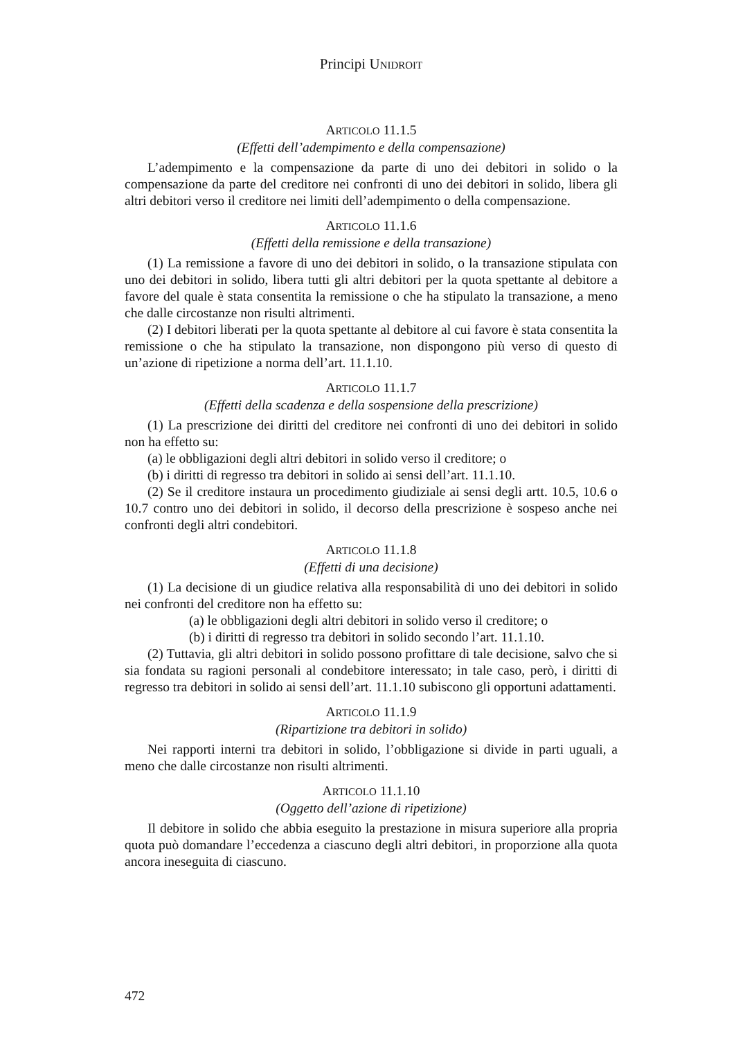Principi UNIDROIT
ARTICOLO 11.1.5
(Effetti dell’adempimento e della compensazione)
L’adempimento e la compensazione da parte di uno dei debitori in solido o la compensazione da parte del creditore nei confronti di uno dei debitori in solido, libera gli altri debitori verso il creditore nei limiti dell’adempimento o della compensazione.
ARTICOLO 11.1.6
(Effetti della remissione e della transazione)
(1) La remissione a favore di uno dei debitori in solido, o la transazione stipulata con uno dei debitori in solido, libera tutti gli altri debitori per la quota spettante al debitore a favore del quale è stata consentita la remissione o che ha stipulato la transazione, a meno che dalle circostanze non risulti altrimenti.
(2) I debitori liberati per la quota spettante al debitore al cui favore è stata consentita la remissione o che ha stipulato la transazione, non dispongono più verso di questo di un’azione di ripetizione a norma dell’art. 11.1.10.
ARTICOLO 11.1.7
(Effetti della scadenza e della sospensione della prescrizione)
(1) La prescrizione dei diritti del creditore nei confronti di uno dei debitori in solido non ha effetto su:
(a) le obbligazioni degli altri debitori in solido verso il creditore; o
(b) i diritti di regresso tra debitori in solido ai sensi dell’art. 11.1.10.
(2) Se il creditore instaura un procedimento giudiziale ai sensi degli artt. 10.5, 10.6 o 10.7 contro uno dei debitori in solido, il decorso della prescrizione è sospeso anche nei confronti degli altri condebitori.
ARTICOLO 11.1.8
(Effetti di una decisione)
(1) La decisione di un giudice relativa alla responsabilità di uno dei debitori in solido nei confronti del creditore non ha effetto su:
(a) le obbligazioni degli altri debitori in solido verso il creditore; o
(b) i diritti di regresso tra debitori in solido secondo l’art. 11.1.10.
(2) Tuttavia, gli altri debitori in solido possono profittare di tale decisione, salvo che si sia fondata su ragioni personali al condebitore interessato; in tale caso, però, i diritti di regresso tra debitori in solido ai sensi dell’art. 11.1.10 subiscono gli opportuni adattamenti.
ARTICOLO 11.1.9
(Ripartizione tra debitori in solido)
Nei rapporti interni tra debitori in solido, l’obbligazione si divide in parti uguali, a meno che dalle circostanze non risulti altrimenti.
ARTICOLO 11.1.10
(Oggetto dell’azione di ripetizione)
Il debitore in solido che abbia eseguito la prestazione in misura superiore alla propria quota può domandare l’eccedenza a ciascuno degli altri debitori, in proporzione alla quota ancora ineseguita di ciascuno.
472